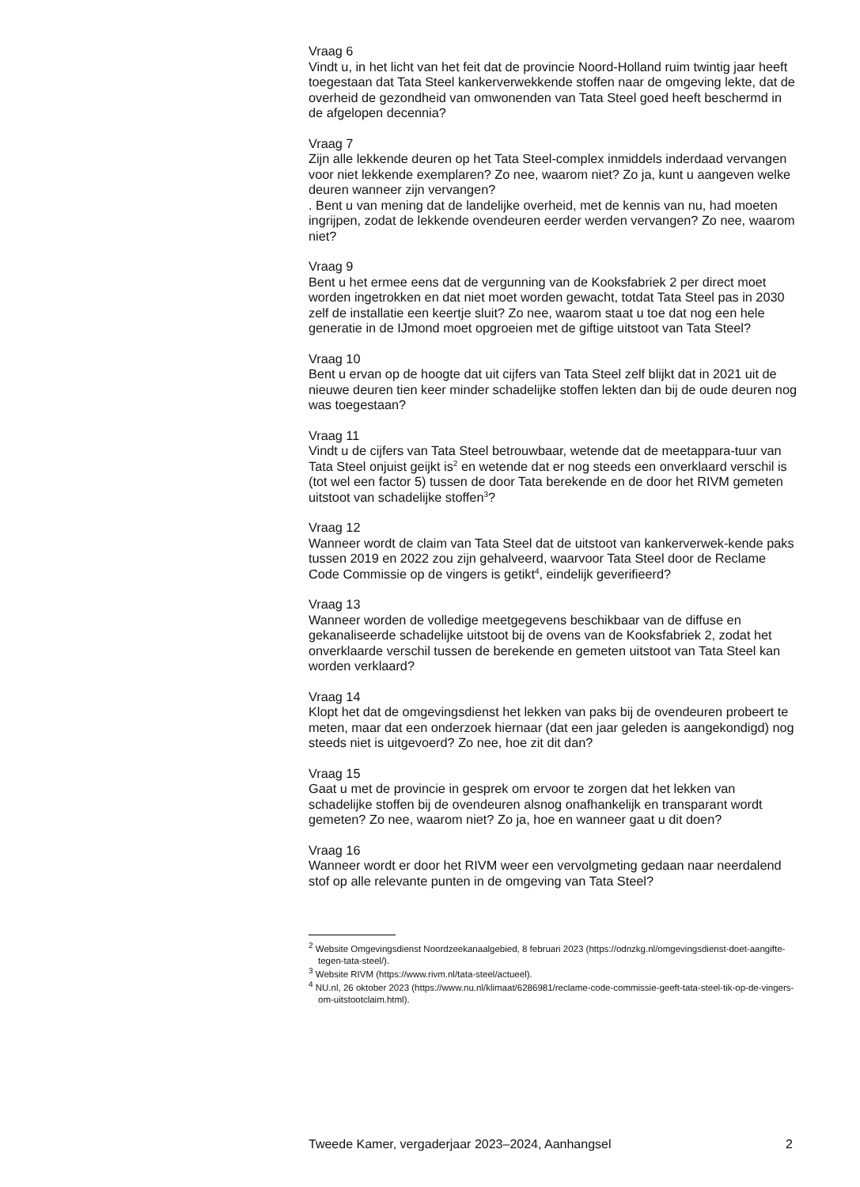Vraag 6
Vindt u, in het licht van het feit dat de provincie Noord-Holland ruim twintig jaar heeft toegestaan dat Tata Steel kankerverwekkende stoffen naar de omgeving lekte, dat de overheid de gezondheid van omwonenden van Tata Steel goed heeft beschermd in de afgelopen decennia?
Vraag 7
Zijn alle lekkende deuren op het Tata Steel-complex inmiddels inderdaad vervangen voor niet lekkende exemplaren? Zo nee, waarom niet? Zo ja, kunt u aangeven welke deuren wanneer zijn vervangen?
. Bent u van mening dat de landelijke overheid, met de kennis van nu, had moeten ingrijpen, zodat de lekkende ovendeuren eerder werden vervangen? Zo nee, waarom niet?
Vraag 9
Bent u het ermee eens dat de vergunning van de Kooksfabriek 2 per direct moet worden ingetrokken en dat niet moet worden gewacht, totdat Tata Steel pas in 2030 zelf de installatie een keertje sluit? Zo nee, waarom staat u toe dat nog een hele generatie in de IJmond moet opgroeien met de giftige uitstoot van Tata Steel?
Vraag 10
Bent u ervan op de hoogte dat uit cijfers van Tata Steel zelf blijkt dat in 2021 uit de nieuwe deuren tien keer minder schadelijke stoffen lekten dan bij de oude deuren nog was toegestaan?
Vraag 11
Vindt u de cijfers van Tata Steel betrouwbaar, wetende dat de meetappara-tuur van Tata Steel onjuist geijkt is<sup>2</sup> en wetende dat er nog steeds een onverklaard verschil is (tot wel een factor 5) tussen de door Tata berekende en de door het RIVM gemeten uitstoot van schadelijke stoffen<sup>3</sup>?
Vraag 12
Wanneer wordt de claim van Tata Steel dat de uitstoot van kankerverwek-kende paks tussen 2019 en 2022 zou zijn gehalveerd, waarvoor Tata Steel door de Reclame Code Commissie op de vingers is getikt<sup>4</sup>, eindelijk geverifieerd?
Vraag 13
Wanneer worden de volledige meetgegevens beschikbaar van de diffuse en gekanaliseerde schadelijke uitstoot bij de ovens van de Kooksfabriek 2, zodat het onverklaarde verschil tussen de berekende en gemeten uitstoot van Tata Steel kan worden verklaard?
Vraag 14
Klopt het dat de omgevingsdienst het lekken van paks bij de ovendeuren probeert te meten, maar dat een onderzoek hiernaar (dat een jaar geleden is aangekondigd) nog steeds niet is uitgevoerd? Zo nee, hoe zit dit dan?
Vraag 15
Gaat u met de provincie in gesprek om ervoor te zorgen dat het lekken van schadelijke stoffen bij de ovendeuren alsnog onafhankelijk en transparant wordt gemeten? Zo nee, waarom niet? Zo ja, hoe en wanneer gaat u dit doen?
Vraag 16
Wanneer wordt er door het RIVM weer een vervolgmeting gedaan naar neerdalend stof op alle relevante punten in de omgeving van Tata Steel?
<sup>2</sup> Website Omgevingsdienst Noordzeekanaalgebied, 8 februari 2023 (https://odnzkg.nl/omgevingsdienst-doet-aangifte-tegen-tata-steel/).
<sup>3</sup> Website RIVM (https://www.rivm.nl/tata-steel/actueel).
<sup>4</sup> NU.nl, 26 oktober 2023 (https://www.nu.nl/klimaat/6286981/reclame-code-commissie-geeft-tata-steel-tik-op-de-vingers-om-uitstootclaim.html).
Tweede Kamer, vergaderjaar 2023–2024, Aanhangsel 2